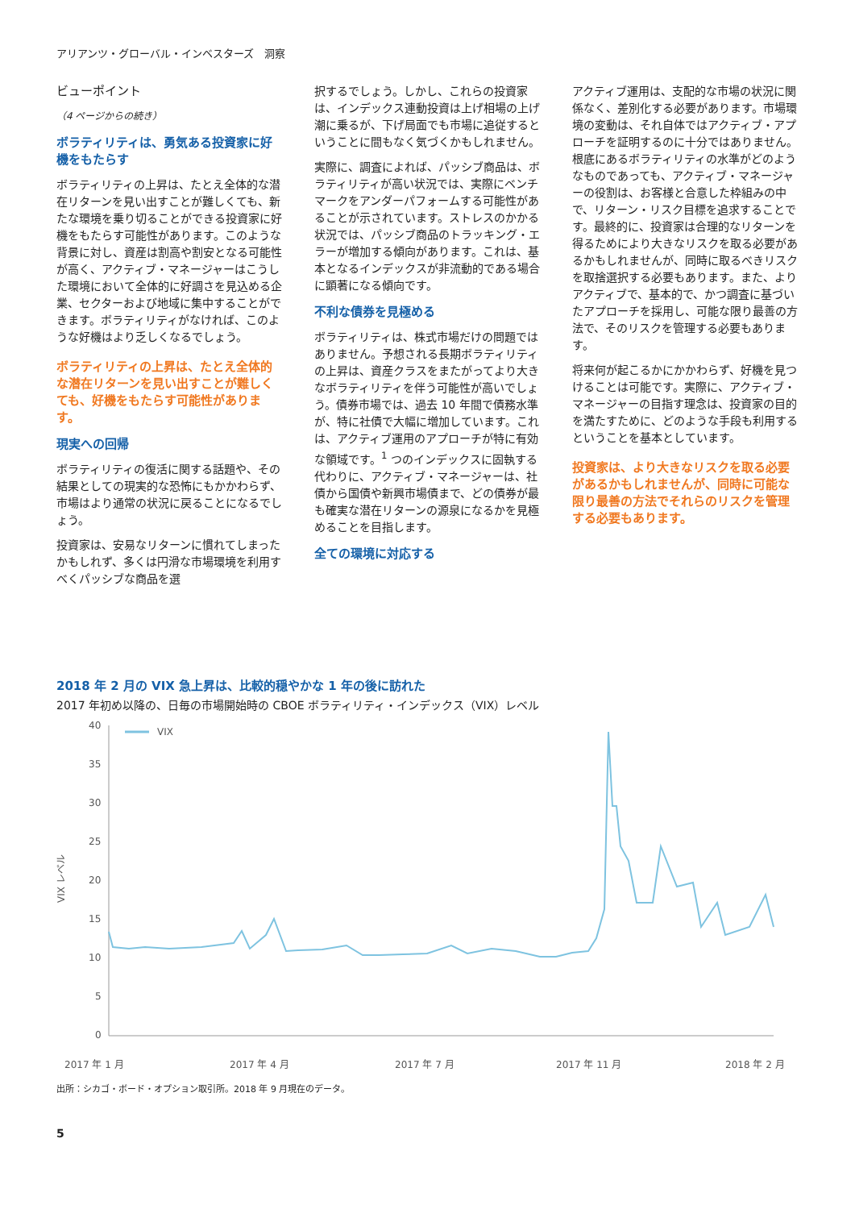アリアンツ・グローバル・インベスターズ　洞察
ビューポイント
（4 ページからの続き）
ボラティリティは、勇気ある投資家に好機をもたらす
ボラティリティの上昇は、たとえ全体的な潜在リターンを見い出すことが難しくても、新たな環境を乗り切ることができる投資家に好機をもたらす可能性があります。このような背景に対し、資産は割高や割安となる可能性が高く、アクティブ・マネージャーはこうした環境において全体的に好調さを見込める企業、セクターおよび地域に集中することができます。ボラティリティがなければ、このような好機はより乏しくなるでしょう。
ボラティリティの上昇は、たとえ全体的な潜在リターンを見い出すことが難しくても、好機をもたらす可能性があります。
現実への回帰
ボラティリティの復活に関する話題や、その結果としての現実的な恐怖にもかかわらず、市場はより通常の状況に戻ることになるでしょう。
投資家は、安易なリターンに慣れてしまったかもしれず、多くは円滑な市場環境を利用すべくパッシブな商品を選
択するでしょう。しかし、これらの投資家は、インデックス連動投資は上げ相場の上げ潮に乗るが、下げ局面でも市場に追従するということに間もなく気づくかもしれません。
実際に、調査によれば、パッシブ商品は、ボラティリティが高い状況では、実際にベンチマークをアンダーパフォームする可能性があることが示されています。ストレスのかかる状況では、パッシブ商品のトラッキング・エラーが増加する傾向があります。これは、基本となるインデックスが非流動的である場合に顕著になる傾向です。
不利な債券を見極める
ボラティリティは、株式市場だけの問題ではありません。予想される長期ボラティリティの上昇は、資産クラスをまたがってより大きなボラティリティを伴う可能性が高いでしょう。債券市場では、過去 10 年間で債務水準が、特に社債で大幅に増加しています。これは、アクティブ運用のアプローチが特に有効な領域です。<sup>1</sup> つのインデックスに固執する代わりに、アクティブ・マネージャーは、社債から国債や新興市場債まで、どの債券が最も確実な潜在リターンの源泉になるかを見極めることを目指します。
全ての環境に対応する
アクティブ運用は、支配的な市場の状況に関係なく、差別化する必要があります。市場環境の変動は、それ自体ではアクティブ・アプローチを証明するのに十分ではありません。根底にあるボラティリティの水準がどのようなものであっても、アクティブ・マネージャーの役割は、お客様と合意した枠組みの中で、リターン・リスク目標を追求することです。最終的に、投資家は合理的なリターンを得るためにより大きなリスクを取る必要があるかもしれませんが、同時に取るべきリスクを取捨選択する必要もあります。また、よりアクティブで、基本的で、かつ調査に基づいたアプローチを採用し、可能な限り最善の方法で、そのリスクを管理する必要もあります。
将来何が起こるかにかかわらず、好機を見つけることは可能です。実際に、アクティブ・マネージャーの目指す理念は、投資家の目的を満たすために、どのような手段も利用するということを基本としています。
投資家は、より大きなリスクを取る必要があるかもしれませんが、同時に可能な限り最善の方法でそれらのリスクを管理する必要もあります。
2018 年 2 月の VIX 急上昇は、比較的穏やかな 1 年の後に訪れた
2017 年初め以降の、日毎の市場開始時の CBOE ボラティリティ・インデックス（VIX）レベル
VIX レベル
40
35
30
25
20
15
10
5
0
VIX
2017 年 1 月
2017 年 4 月
2017 年 7 月
2017 年 11 月
2018 年 2 月
出所：シカゴ・ボード・オプション取引所。2018 年 9 月現在のデータ。
5